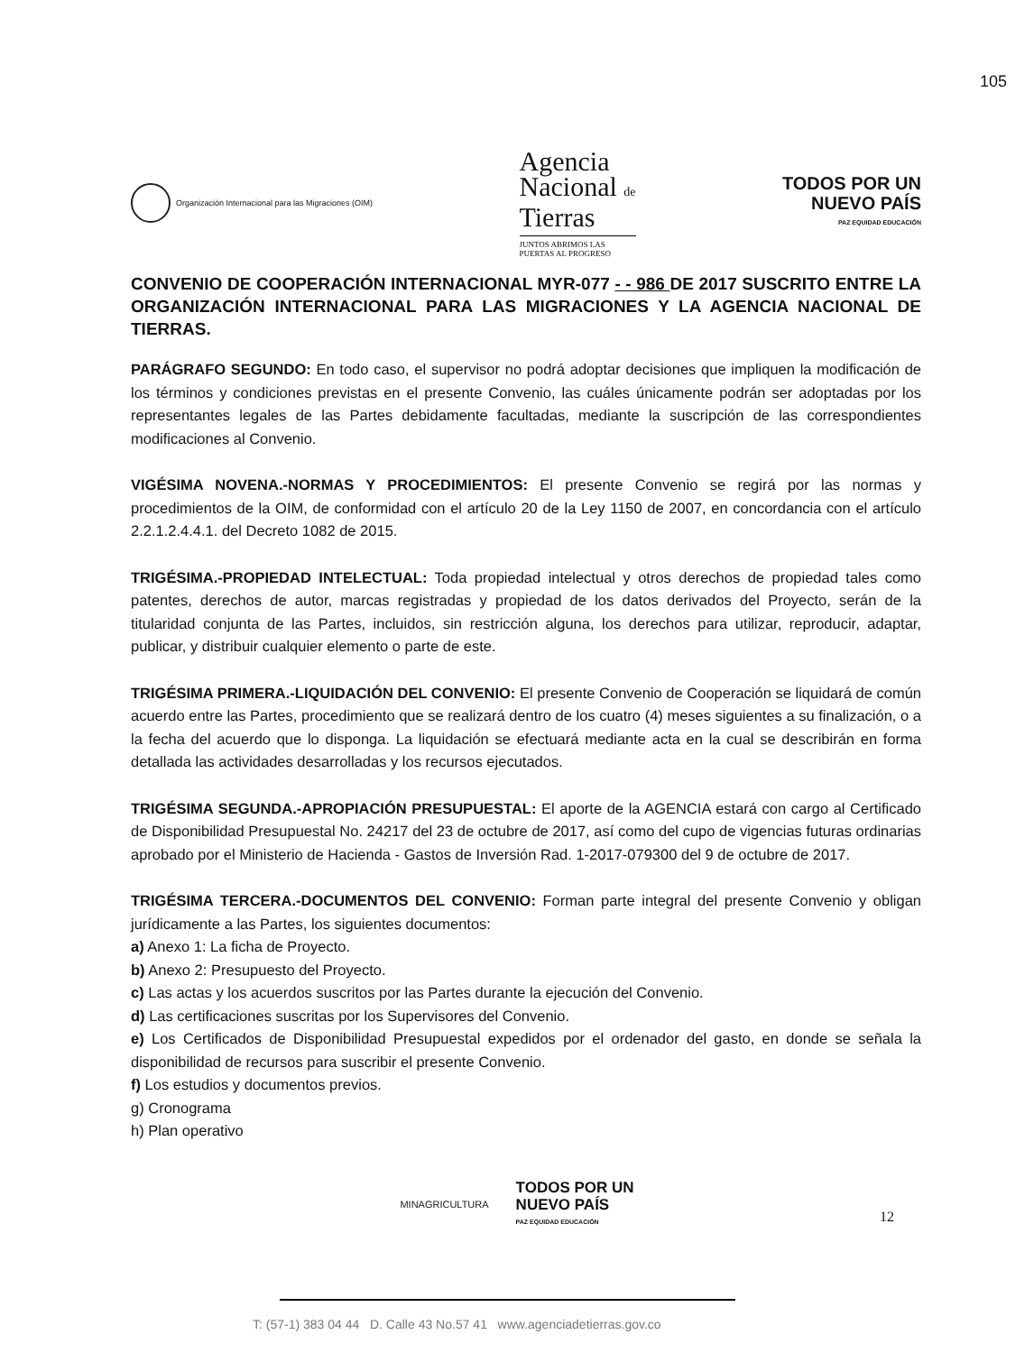105
Organización Internacional para las Migraciones (OIM)
Agencia
Nacional de
Tierras
JUNTOS ABRIMOS LAS
PUERTAS AL PROGRESO
TODOS POR UN
NUEVO PAÍS
PAZ EQUIDAD EDUCACIÓN
CONVENIO DE COOPERACIÓN INTERNACIONAL MYR-077 - - 986 DE 2017 SUSCRITO ENTRE LA ORGANIZACIÓN INTERNACIONAL PARA LAS MIGRACIONES Y LA AGENCIA NACIONAL DE TIERRAS.
PARÁGRAFO SEGUNDO: En todo caso, el supervisor no podrá adoptar decisiones que impliquen la modificación de los términos y condiciones previstas en el presente Convenio, las cuáles únicamente podrán ser adoptadas por los representantes legales de las Partes debidamente facultadas, mediante la suscripción de las correspondientes modificaciones al Convenio.
VIGÉSIMA NOVENA.-NORMAS Y PROCEDIMIENTOS: El presente Convenio se regirá por las normas y procedimientos de la OIM, de conformidad con el artículo 20 de la Ley 1150 de 2007, en concordancia con el artículo 2.2.1.2.4.4.1. del Decreto 1082 de 2015.
TRIGÉSIMA.-PROPIEDAD INTELECTUAL: Toda propiedad intelectual y otros derechos de propiedad tales como patentes, derechos de autor, marcas registradas y propiedad de los datos derivados del Proyecto, serán de la titularidad conjunta de las Partes, incluidos, sin restricción alguna, los derechos para utilizar, reproducir, adaptar, publicar, y distribuir cualquier elemento o parte de este.
TRIGÉSIMA PRIMERA.-LIQUIDACIÓN DEL CONVENIO: El presente Convenio de Cooperación se liquidará de común acuerdo entre las Partes, procedimiento que se realizará dentro de los cuatro (4) meses siguientes a su finalización, o a la fecha del acuerdo que lo disponga. La liquidación se efectuará mediante acta en la cual se describirán en forma detallada las actividades desarrolladas y los recursos ejecutados.
TRIGÉSIMA SEGUNDA.-APROPIACIÓN PRESUPUESTAL: El aporte de la AGENCIA estará con cargo al Certificado de Disponibilidad Presupuestal No. 24217 del 23 de octubre de 2017, así como del cupo de vigencias futuras ordinarias aprobado por el Ministerio de Hacienda - Gastos de Inversión Rad. 1-2017-079300 del 9 de octubre de 2017.
TRIGÉSIMA TERCERA.-DOCUMENTOS DEL CONVENIO: Forman parte integral del presente Convenio y obligan jurídicamente a las Partes, los siguientes documentos:
a) Anexo 1: La ficha de Proyecto.
b) Anexo 2: Presupuesto del Proyecto.
c) Las actas y los acuerdos suscritos por las Partes durante la ejecución del Convenio.
d) Las certificaciones suscritas por los Supervisores del Convenio.
e) Los Certificados de Disponibilidad Presupuestal expedidos por el ordenador del gasto, en donde se señala la disponibilidad de recursos para suscribir el presente Convenio.
f) Los estudios y documentos previos.
g) Cronograma
h) Plan operativo
MINAGRICULTURA
TODOS POR UN
NUEVO PAÍS
PAZ EQUIDAD EDUCACIÓN
12
T: (57-1) 383 04 44 D. Calle 43 No.57 41 www.agenciadetierras.gov.co